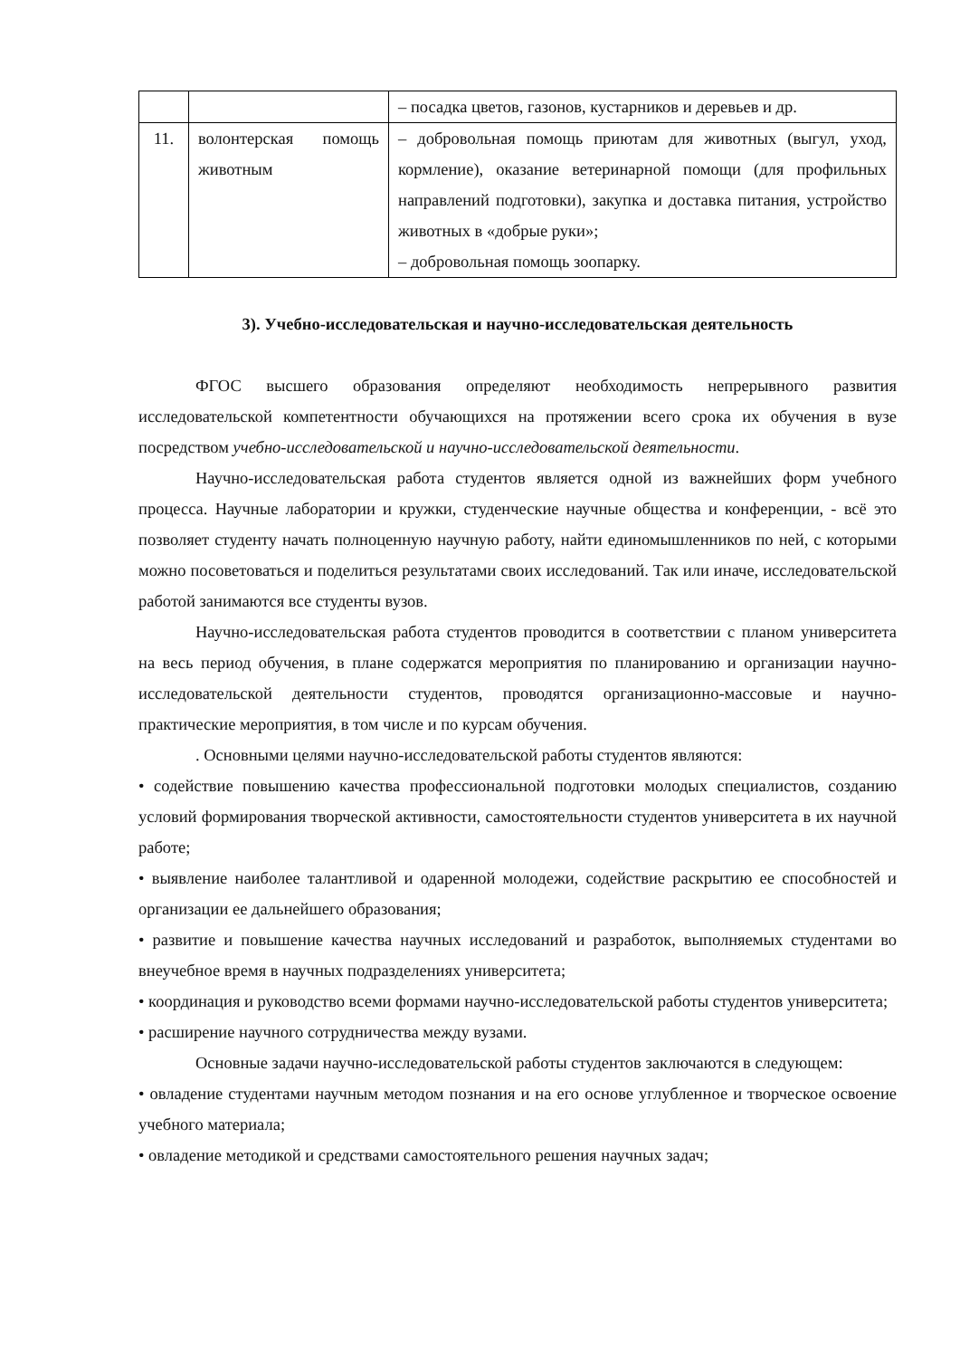| | | – посадка цветов, газонов, кустарников и деревьев и др. |
| 11. | волонтерская помощь животным | – добровольная помощь приютам для животных (выгул, уход, кормление), оказание ветеринарной помощи (для профильных направлений подготовки), закупка и доставка питания, устройство животных в «добрые руки»; – добровольная помощь зоопарку. |
3). Учебно-исследовательская и научно-исследовательская деятельность
ФГОС высшего образования определяют необходимость непрерывного развития исследовательской компетентности обучающихся на протяжении всего срока их обучения в вузе посредством учебно-исследовательской и научно-исследовательской деятельности.
Научно-исследовательская работа студентов является одной из важнейших форм учебного процесса. Научные лаборатории и кружки, студенческие научные общества и конференции, - всё это позволяет студенту начать полноценную научную работу, найти единомышленников по ней, с которыми можно посоветоваться и поделиться результатами своих исследований. Так или иначе, исследовательской работой занимаются все студенты вузов.
Научно-исследовательская работа студентов проводится в соответствии с планом университета на весь период обучения, в плане содержатся мероприятия по планированию и организации научно-исследовательской деятельности студентов, проводятся организационно-массовые и научно-практические мероприятия, в том числе и по курсам обучения.
. Основными целями научно-исследовательской работы студентов являются:
• содействие повышению качества профессиональной подготовки молодых специалистов, созданию условий формирования творческой активности, самостоятельности студентов университета в их научной работе;
• выявление наиболее талантливой и одаренной молодежи, содействие раскрытию ее способностей и организации ее дальнейшего образования;
• развитие и повышение качества научных исследований и разработок, выполняемых студентами во внеучебное время в научных подразделениях университета;
• координация и руководство всеми формами научно-исследовательской работы студентов университета;
• расширение научного сотрудничества между вузами.
Основные задачи научно-исследовательской работы студентов заключаются в следующем:
• овладение студентами научным методом познания и на его основе углубленное и творческое освоение учебного материала;
• овладение методикой и средствами самостоятельного решения научных задач;